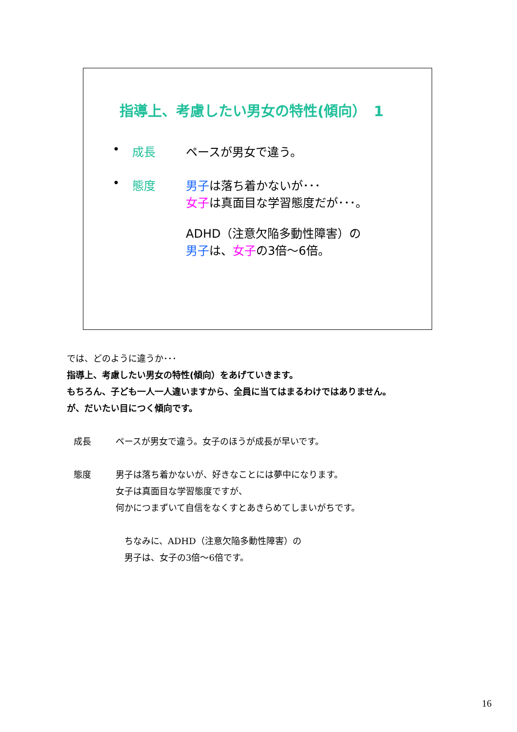指導上、考慮したい男女の特性(傾向）　1
• 成長 ペースが男女で違う。
• 態度 男子は落ち着かないが･･･
女子は真面目な学習態度だが･･･。
ADHD（注意欠陥多動性障害）の
男子は、女子の3倍～6倍。
では、どのように違うか･･･
指導上、考慮したい男女の特性(傾向）をあげていきます。
もちろん、子ども一人一人違いますから、全員に当てはまるわけではありません。
が、だいたい目につく傾向です。
成長 ペースが男女で違う。女子のほうが成長が早いです。
態度 男子は落ち着かないが、好きなことには夢中になります。
女子は真面目な学習態度ですが、
何かにつまずいて自信をなくすとあきらめてしまいがちです。
ちなみに、ADHD（注意欠陥多動性障害）の
男子は、女子の3倍～6倍です。
16